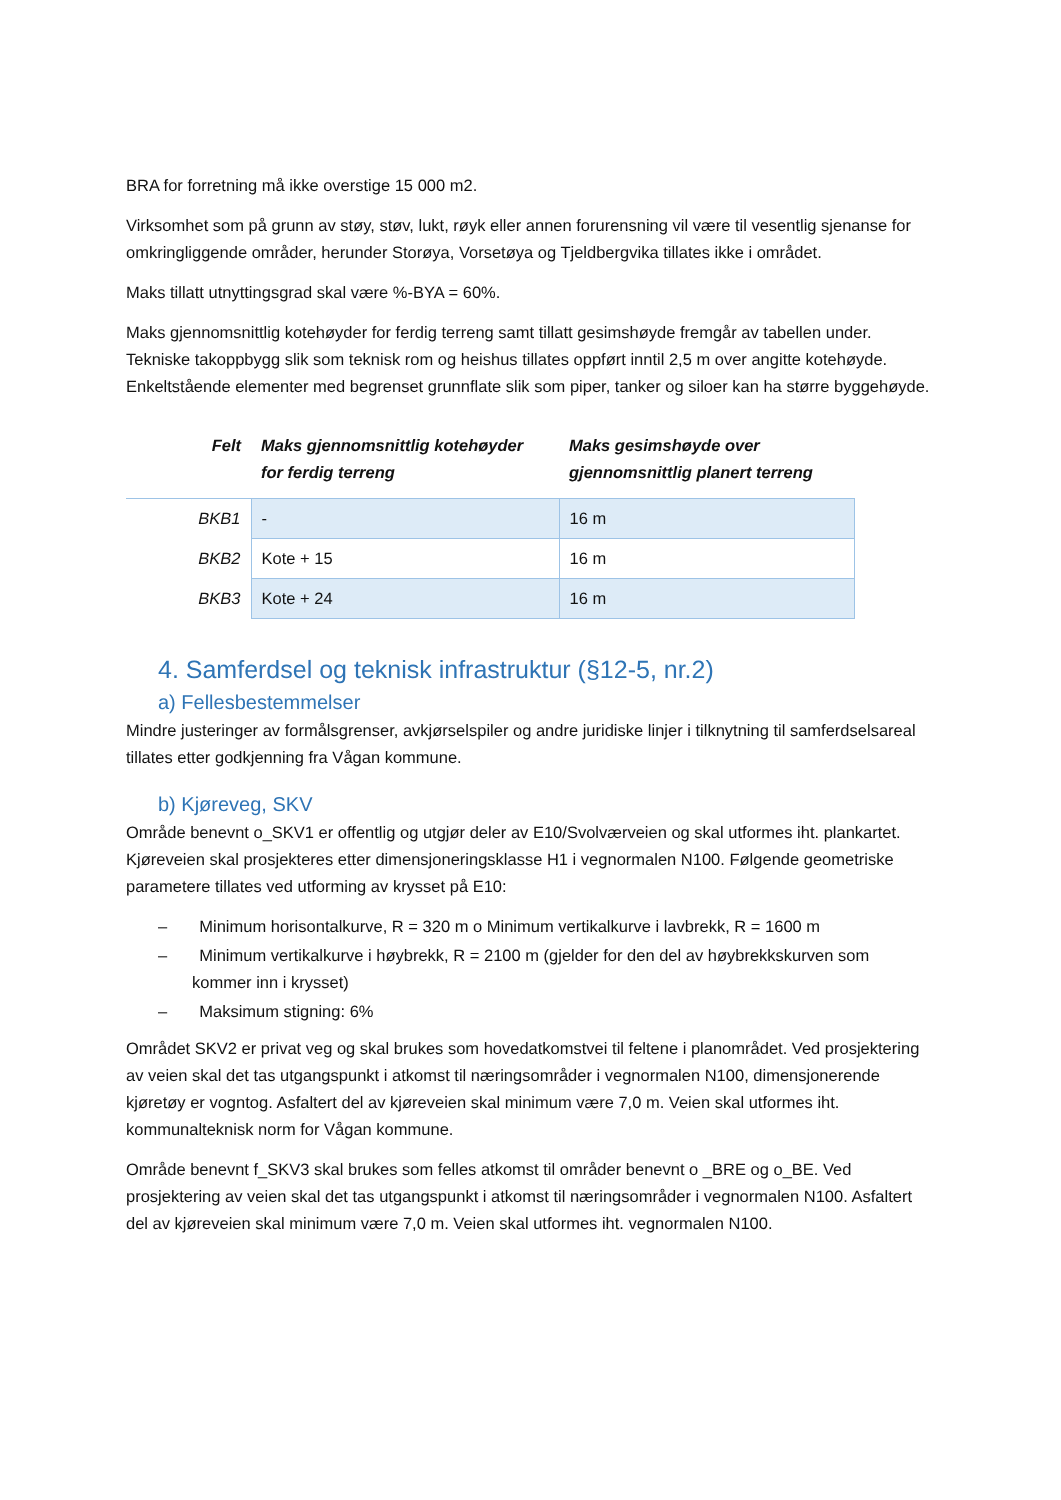BRA for forretning må ikke overstige 15 000 m2.
Virksomhet som på grunn av støy, støv, lukt, røyk eller annen forurensning vil være til vesentlig sjenanse for omkringliggende områder, herunder Storøya, Vorsetøya og Tjeldbergvika tillates ikke i området.
Maks tillatt utnyttingsgrad skal være %-BYA = 60%.
Maks gjennomsnittlig kotehøyder for ferdig terreng samt tillatt gesimshøyde fremgår av tabellen under. Tekniske takoppbygg slik som teknisk rom og heishus tillates oppført inntil 2,5 m over angitte kotehøyde. Enkeltstående elementer med begrenset grunnflate slik som piper, tanker og siloer kan ha større byggehøyde.
| Felt | Maks gjennomsnittlig kotehøyder for ferdig terreng | Maks gesimshøyde over gjennomsnittlig planert terreng |
| --- | --- | --- |
| BKB1 | - | 16 m |
| BKB2 | Kote + 15 | 16 m |
| BKB3 | Kote + 24 | 16 m |
4. Samferdsel og teknisk infrastruktur (§12-5, nr.2)
a) Fellesbestemmelser
Mindre justeringer av formålsgrenser, avkjørselspiler og andre juridiske linjer i tilknytning til samferdselsareal tillates etter godkjenning fra Vågan kommune.
b) Kjøreveg, SKV
Område benevnt o_SKV1 er offentlig og utgjør deler av E10/Svolværveien og skal utformes iht. plankartet. Kjøreveien skal prosjekteres etter dimensjoneringsklasse H1 i vegnormalen N100. Følgende geometriske parametere tillates ved utforming av krysset på E10:
– Minimum horisontalkurve, R = 320 m o Minimum vertikalkurve i lavbrekk, R = 1600 m
– Minimum vertikalkurve i høybrekk, R = 2100 m (gjelder for den del av høybrekkskurven som kommer inn i krysset)
– Maksimum stigning: 6%
Området SKV2 er privat veg og skal brukes som hovedatkomstvei til feltene i planområdet. Ved prosjektering av veien skal det tas utgangspunkt i atkomst til næringsområder i vegnormalen N100, dimensjonerende kjøretøy er vogntog. Asfaltert del av kjøreveien skal minimum være 7,0 m. Veien skal utformes iht. kommunalteknisk norm for Vågan kommune.
Område benevnt f_SKV3 skal brukes som felles atkomst til områder benevnt o _BRE og o_BE. Ved prosjektering av veien skal det tas utgangspunkt i atkomst til næringsområder i vegnormalen N100. Asfaltert del av kjøreveien skal minimum være 7,0 m. Veien skal utformes iht. vegnormalen N100.